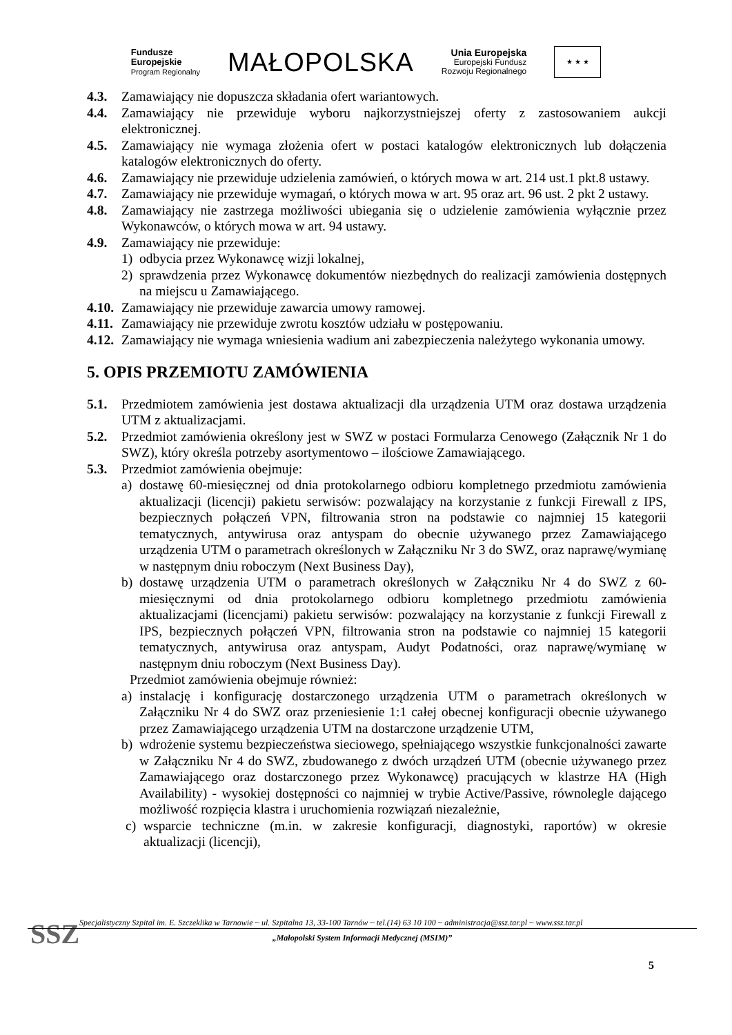Fundusze
Europejskie
Program Regionalny
MAŁOPOLSKA
Unia Europejska
Europejski Fundusz
Rozwoju Regionalnego
★ ★ ★
4.3. Zamawiający nie dopuszcza składania ofert wariantowych.
4.4. Zamawiający nie przewiduje wyboru najkorzystniejszej oferty z zastosowaniem aukcji elektronicznej.
4.5. Zamawiający nie wymaga złożenia ofert w postaci katalogów elektronicznych lub dołączenia katalogów elektronicznych do oferty.
4.6. Zamawiający nie przewiduje udzielenia zamówień, o których mowa w art. 214 ust.1 pkt.8 ustawy.
4.7. Zamawiający nie przewiduje wymagań, o których mowa w art. 95 oraz art. 96 ust. 2 pkt 2 ustawy.
4.8. Zamawiający nie zastrzega możliwości ubiegania się o udzielenie zamówienia wyłącznie przez Wykonawców, o których mowa w art. 94 ustawy.
4.9. Zamawiający nie przewiduje:
1) odbycia przez Wykonawcę wizji lokalnej,
2) sprawdzenia przez Wykonawcę dokumentów niezbędnych do realizacji zamówienia dostępnych na miejscu u Zamawiającego.
4.10.
Zamawiający nie przewiduje zawarcia umowy ramowej.
4.11.
Zamawiający nie przewiduje zwrotu kosztów udziału w postępowaniu.
4.12.
Zamawiający nie wymaga wniesienia wadium ani zabezpieczenia należytego wykonania umowy.
5. OPIS PRZEMIOTU ZAMÓWIENIA
5.1. Przedmiotem zamówienia jest dostawa aktualizacji dla urządzenia UTM oraz dostawa urządzenia UTM z aktualizacjami.
5.2. Przedmiot zamówienia określony jest w SWZ w postaci Formularza Cenowego (Załącznik Nr 1 do SWZ), który określa potrzeby asortymentowo – ilościowe Zamawiającego.
5.3. Przedmiot zamówienia obejmuje:
a) dostawę 60-miesięcznej od dnia protokolarnego odbioru kompletnego przedmiotu zamówienia aktualizacji (licencji) pakietu serwisów: pozwalający na korzystanie z funkcji Firewall z IPS, bezpiecznych połączeń VPN, filtrowania stron na podstawie co najmniej 15 kategorii tematycznych, antywirusa oraz antyspam do obecnie używanego przez Zamawiającego urządzenia UTM o parametrach określonych w Załączniku Nr 3 do SWZ, oraz naprawę/wymianę w następnym dniu roboczym (Next Business Day),
b) dostawę urządzenia UTM o parametrach określonych w Załączniku Nr 4 do SWZ z 60-miesięcznymi od dnia protokolarnego odbioru kompletnego przedmiotu zamówienia aktualizacjami (licencjami) pakietu serwisów: pozwalający na korzystanie z funkcji Firewall z IPS, bezpiecznych połączeń VPN, filtrowania stron na podstawie co najmniej 15 kategorii tematycznych, antywirusa oraz antyspam, Audyt Podatności, oraz naprawę/wymianę w następnym dniu roboczym (Next Business Day).
Przedmiot zamówienia obejmuje również:
a) instalację i konfigurację dostarczonego urządzenia UTM o parametrach określonych w Załączniku Nr 4 do SWZ oraz przeniesienie 1:1 całej obecnej konfiguracji obecnie używanego przez Zamawiającego urządzenia UTM na dostarczone urządzenie UTM,
b) wdrożenie systemu bezpieczeństwa sieciowego, spełniającego wszystkie funkcjonalności zawarte w Załączniku Nr 4 do SWZ, zbudowanego z dwóch urządzeń UTM (obecnie używanego przez Zamawiającego oraz dostarczonego przez Wykonawcę) pracujących w klastrze HA (High Availability) - wysokiej dostępności co najmniej w trybie Active/Passive, równolegle dającego możliwość rozpięcia klastra i uruchomienia rozwiązań niezależnie,
c) wsparcie techniczne (m.in. w zakresie konfiguracji, diagnostyki, raportów) w okresie aktualizacji (licencji),
SSZ
Specjalistyczny Szpital im. E. Szczeklika w Tarnowie ~ ul. Szpitalna 13, 33-100 Tarnów ~ tel.(14) 63 10 100 ~ administracja@ssz.tar.pl ~ www.ssz.tar.pl
„Małopolski System Informacji Medycznej (MSIM)”
5